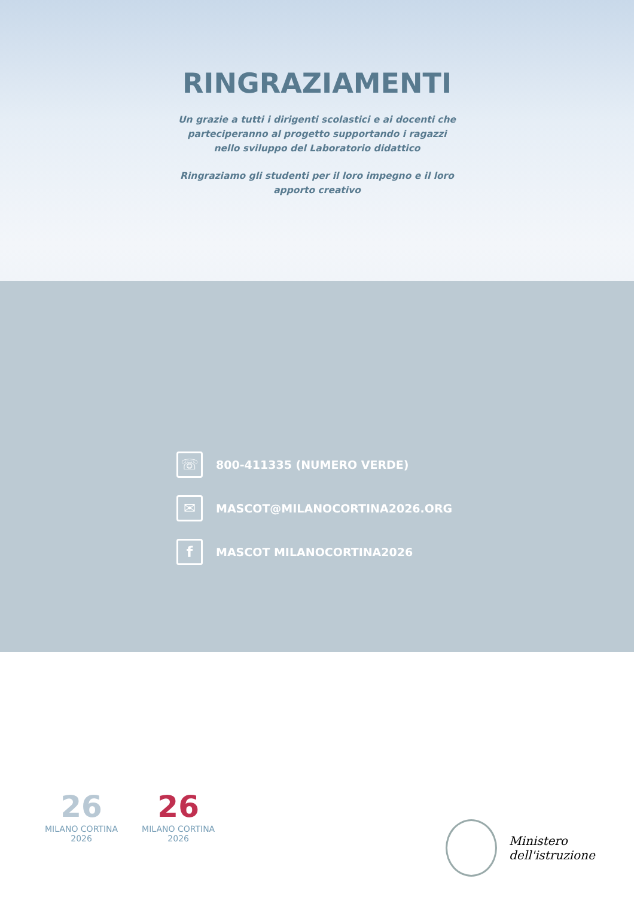RINGRAZIAMENTI
Un grazie a tutti i dirigenti scolastici e ai docenti che parteciperanno al progetto supportando i ragazzi nello sviluppo del Laboratorio didattico
Ringraziamo gli studenti per il loro impegno e il loro apporto creativo
☏ 800-411335 (NUMERO VERDE)
✉ MASCOT@MILANOCORTINA2026.ORG
f MASCOT MILANOCORTINA2026
26
MILANO CORTINA
2026
26
MILANO CORTINA
2026
Ministero
dell'istruzione